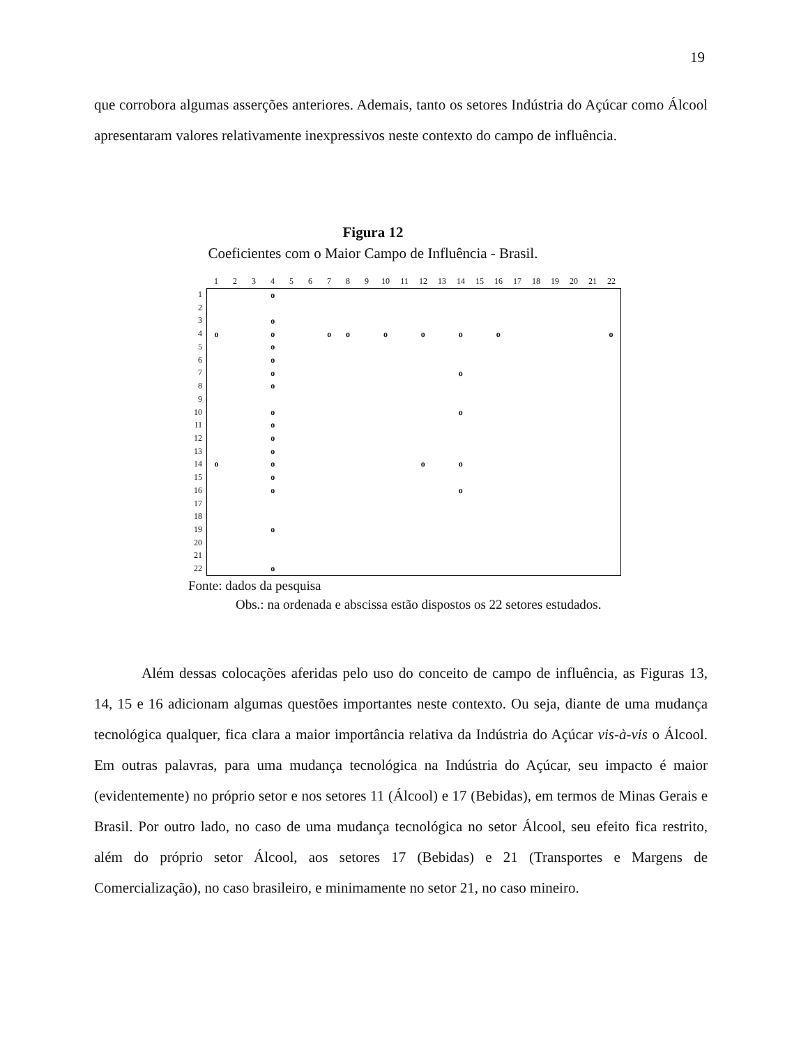19
que corrobora algumas asserções anteriores. Ademais, tanto os setores Indústria do Açúcar como Álcool apresentaram valores relativamente inexpressivos neste contexto do campo de influência.
Figura 12
Coeficientes com o Maior Campo de Influência - Brasil.
| | 1 | 2 | 3 | 4 | 5 | 6 | 7 | 8 | 9 | 10 | 11 | 12 | 13 | 14 | 15 | 16 | 17 | 18 | 19 | 20 | 21 | 22 |
| 1 | / / / / o / / / / / / / / / / / / / / / / / / / / / / / o / / / / / / / / / / / / / / / / / / / / o / / / o / / / o / o / / o / / o / / o / / o / / / / / / o / / / / / o / / / / / / / / / / / / / / / / / / / / / / / o / / / / / / / / / / / / / / / / / / / / / / / o / / / / / / / / / / o / / / / / / / / / / / / / o / / / / / / / / / / / / / / / / / / / / / / / o / / / / / / / / / / o / / / / / / / / / / / / / o / / / / / / / / / / / / / / / / / / / / / / / o / / / / / / / / / / / / / / / / / / / / / / / o / / / / / / / / / / / / / / / / / / / / o / / / o / / / / / / / / o / / o / / / / / / / / / / / / / o / / / / / / / / / / / / / / / / / / / / / / / o / / / / / / / / / / o / / / / / / / / / / / / / o / / / / / / / / / / / / / / / / / / / / / / / o / / / / / / / / / / / / / / / / / / / | | | | | | | | | | | | | | | | | | | | | |
| 2 | | | | | | | | | | | | | | | | | | | | | | |
| 3 | | | | | | | | | | | | | | | | | | | | | | |
| 4 | | | | | | | | | | | | | | | | | | | | | | |
| 5 | | | | | | | | | | | | | | | | | | | | | | |
| 6 | | | | | | | | | | | | | | | | | | | | | | |
| 7 | | | | | | | | | | | | | | | | | | | | | | |
| 8 | | | | | | | | | | | | | | | | | | | | | | |
| 9 | | | | | | | | | | | | | | | | | | | | | | |
| 10 | | | | | | | | | | | | | | | | | | | | | | |
| 11 | | | | | | | | | | | | | | | | | | | | | | |
| 12 | | | | | | | | | | | | | | | | | | | | | | |
| 13 | | | | | | | | | | | | | | | | | | | | | | |
| 14 | | | | | | | | | | | | | | | | | | | | | | |
| 15 | | | | | | | | | | | | | | | | | | | | | | |
| 16 | | | | | | | | | | | | | | | | | | | | | | |
| 17 | | | | | | | | | | | | | | | | | | | | | | |
| 18 | | | | | | | | | | | | | | | | | | | | | | |
| 19 | | | | | | | | | | | | | | | | | | | | | | |
| 20 | | | | | | | | | | | | | | | | | | | | | | |
| 21 | | | | | | | | | | | | | | | | | | | | | | |
| 22 | | | | | | | | | | | | | | | | | | | | | | |
Fonte: dados da pesquisa
Obs.: na ordenada e abscissa estão dispostos os 22 setores estudados.
Além dessas colocações aferidas pelo uso do conceito de campo de influência, as Figuras 13, 14, 15 e 16 adicionam algumas questões importantes neste contexto. Ou seja, diante de uma mudança tecnológica qualquer, fica clara a maior importância relativa da Indústria do Açúcar vis-à-vis o Álcool. Em outras palavras, para uma mudança tecnológica na Indústria do Açúcar, seu impacto é maior (evidentemente) no próprio setor e nos setores 11 (Álcool) e 17 (Bebidas), em termos de Minas Gerais e Brasil. Por outro lado, no caso de uma mudança tecnológica no setor Álcool, seu efeito fica restrito, além do próprio setor Álcool, aos setores 17 (Bebidas) e 21 (Transportes e Margens de Comercialização), no caso brasileiro, e minimamente no setor 21, no caso mineiro.